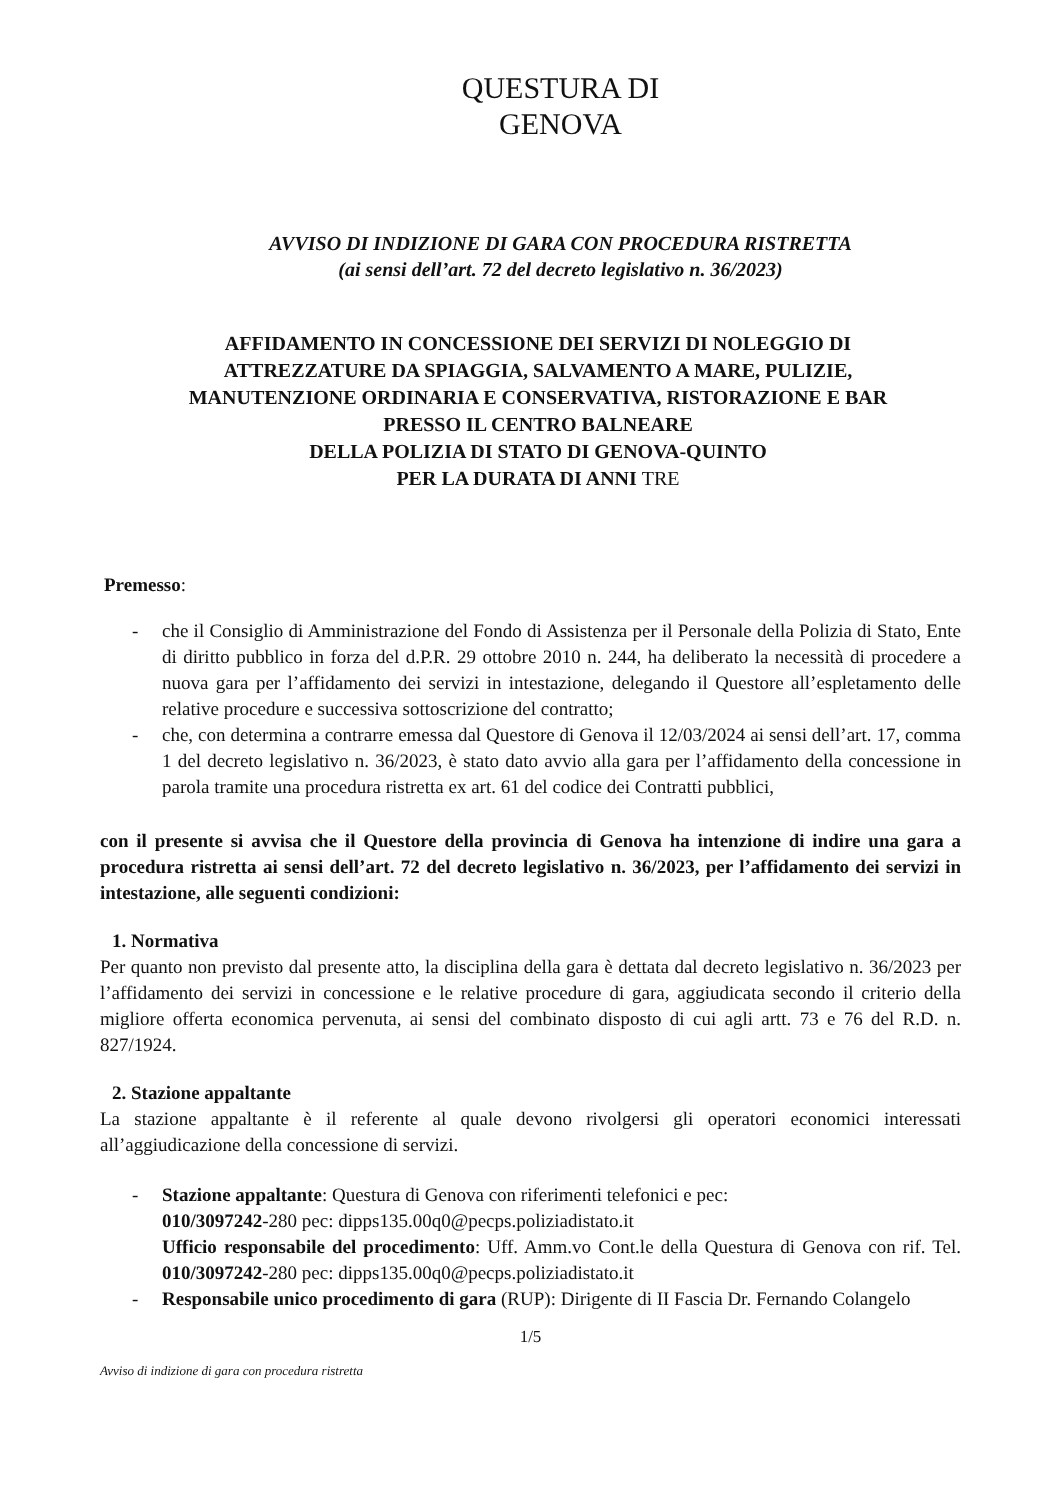QUESTURA DI
GENOVA
AVVISO DI INDIZIONE DI GARA CON PROCEDURA RISTRETTA
(ai sensi dell’art. 72 del decreto legislativo n. 36/2023)
AFFIDAMENTO IN CONCESSIONE DEI SERVIZI DI NOLEGGIO DI
ATTREZZATURE DA SPIAGGIA, SALVAMENTO A MARE, PULIZIE,
MANUTENZIONE ORDINARIA E CONSERVATIVA, RISTORAZIONE E BAR
PRESSO IL CENTRO BALNEARE
DELLA POLIZIA DI STATO DI GENOVA-QUINTO
PER LA DURATA DI ANNI TRE
Premesso:
- che il Consiglio di Amministrazione del Fondo di Assistenza per il Personale della Polizia di Stato, Ente di diritto pubblico in forza del d.P.R. 29 ottobre 2010 n. 244, ha deliberato la necessità di procedere a nuova gara per l’affidamento dei servizi in intestazione, delegando il Questore all’espletamento delle relative procedure e successiva sottoscrizione del contratto;
- che, con determina a contrarre emessa dal Questore di Genova il 12/03/2024 ai sensi dell’art. 17, comma 1 del decreto legislativo n. 36/2023, è stato dato avvio alla gara per l’affidamento della concessione in parola tramite una procedura ristretta ex art. 61 del codice dei Contratti pubblici,
con il presente si avvisa che il Questore della provincia di Genova ha intenzione di indire una gara a procedura ristretta ai sensi dell’art. 72 del decreto legislativo n. 36/2023, per l’affidamento dei servizi in intestazione, alle seguenti condizioni:
1. Normativa
Per quanto non previsto dal presente atto, la disciplina della gara è dettata dal decreto legislativo n. 36/2023 per l’affidamento dei servizi in concessione e le relative procedure di gara, aggiudicata secondo il criterio della migliore offerta economica pervenuta, ai sensi del combinato disposto di cui agli artt. 73 e 76 del R.D. n. 827/1924.
2. Stazione appaltante
La stazione appaltante è il referente al quale devono rivolgersi gli operatori economici interessati all’aggiudicazione della concessione di servizi.
- Stazione appaltante: Questura di Genova con riferimenti telefonici e pec:
010/3097242-280 pec: dipps135.00q0@pecps.poliziadistato.it
Ufficio responsabile del procedimento: Uff. Amm.vo Cont.le della Questura di Genova con rif. Tel. 010/3097242-280 pec: dipps135.00q0@pecps.poliziadistato.it
- Responsabile unico procedimento di gara (RUP): Dirigente di II Fascia Dr. Fernando Colangelo
1/5
Avviso di indizione di gara con procedura ristretta